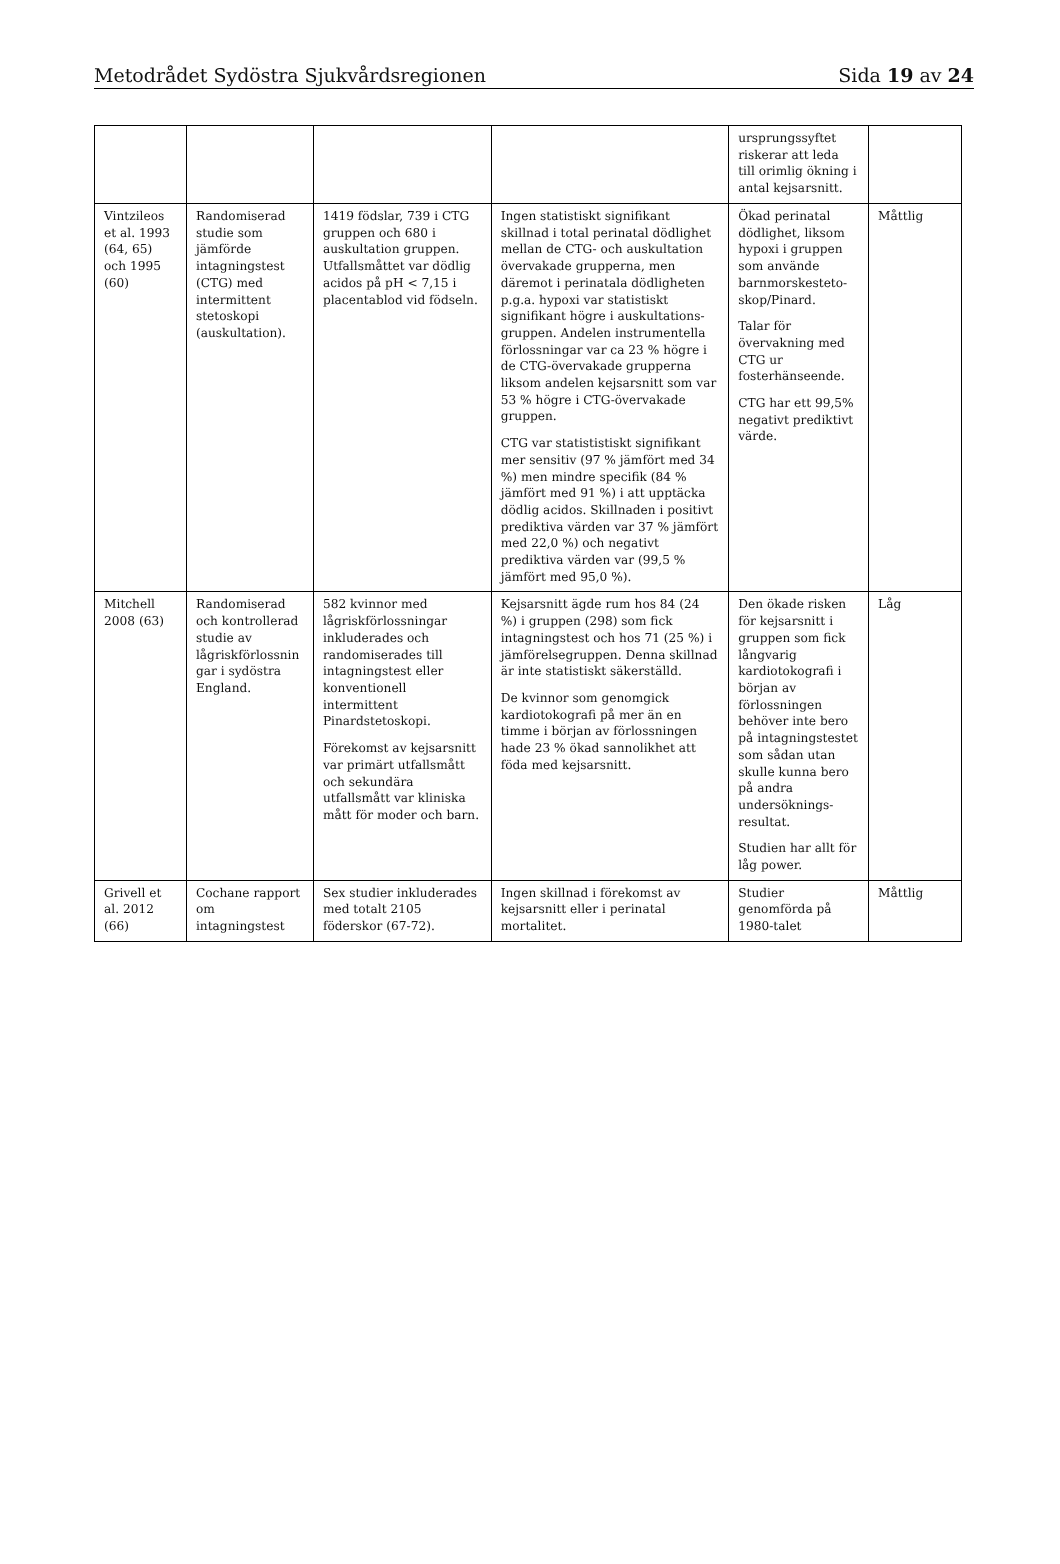Metodrådet Sydöstra Sjukvårdsregionen Sida 19 av 24
| | | | | ursprungssyftet riskerar att leda till orimlig ökning i antal kejsarsnitt. | |
| Vintzileos et al. 1993 (64, 65) och 1995 (60) | Randomiserad studie som jämförde intagningstest (CTG) med intermittent stetoskopi (auskultation). | 1419 födslar, 739 i CTG gruppen och 680 i auskultation gruppen. Utfallsmåttet var dödlig acidos på pH < 7,15 i placentablod vid födseln. | Ingen statistiskt signifikant skillnad i total perinatal dödlighet mellan de CTG- och auskultation övervakade grupperna, men däremot i perinatala dödligheten p.g.a. hypoxi var statistiskt signifikant högre i auskultations-gruppen. Andelen instrumentella förlossningar var ca 23 % högre i de CTG-övervakade grupperna liksom andelen kejsarsnitt som var 53 % högre i CTG-övervakade gruppen. CTG var statististiskt signifikant mer sensitiv (97 % jämfört med 34 %) men mindre specifik (84 % jämfört med 91 %) i att upptäcka dödlig acidos. Skillnaden i positivt prediktiva värden var 37 % jämfört med 22,0 %) och negativt prediktiva värden var (99,5 % jämfört med 95,0 %). | Ökad perinatal dödlighet, liksom hypoxi i gruppen som använde barnmorskesteto-skop/Pinard. Talar för övervakning med CTG ur fosterhänseende. CTG har ett 99,5% negativt prediktivt värde. | Måttlig |
| Mitchell 2008 (63) | Randomiserad och kontrollerad studie av lågriskförlossnin gar i sydöstra England. | 582 kvinnor med lågriskförlossningar inkluderades och randomiserades till intagningstest eller konventionell intermittent Pinardstetoskopi. Förekomst av kejsarsnitt var primärt utfallsmått och sekundära utfallsmått var kliniska mått för moder och barn. | Kejsarsnitt ägde rum hos 84 (24 %) i gruppen (298) som fick intagningstest och hos 71 (25 %) i jämförelsegruppen. Denna skillnad är inte statistiskt säkerställd. De kvinnor som genomgick kardiotokografi på mer än en timme i början av förlossningen hade 23 % ökad sannolikhet att föda med kejsarsnitt. | Den ökade risken för kejsarsnitt i gruppen som fick långvarig kardiotokografi i början av förlossningen behöver inte bero på intagningstestet som sådan utan skulle kunna bero på andra undersöknings-resultat. Studien har allt för låg power. | Låg |
| Grivell et al. 2012 (66) | Cochane rapport om intagningstest | Sex studier inkluderades med totalt 2105 föderskor (67-72). | Ingen skillnad i förekomst av kejsarsnitt eller i perinatal mortalitet. | Studier genomförda på 1980-talet | Måttlig |